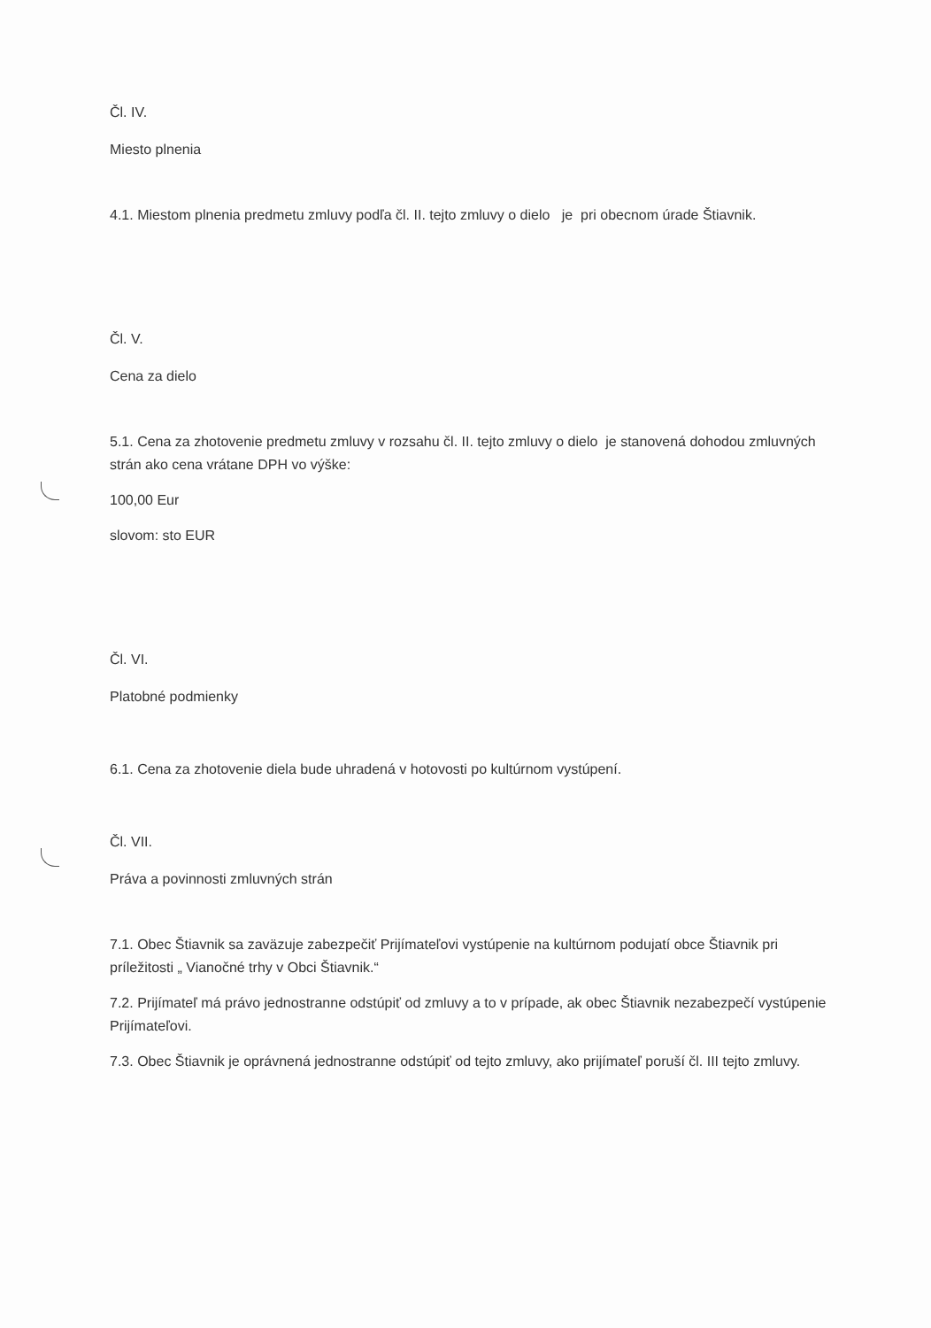Čl. IV.
Miesto plnenia
4.1. Miestom plnenia predmetu zmluvy podľa čl. II. tejto zmluvy o dielo je pri obecnom úrade Štiavnik.
Čl. V.
Cena za dielo
5.1. Cena za zhotovenie predmetu zmluvy v rozsahu čl. II. tejto zmluvy o dielo je stanovená dohodou zmluvných strán ako cena vrátane DPH vo výške:
100,00 Eur
slovom: sto EUR
Čl. VI.
Platobné podmienky
6.1. Cena za zhotovenie diela bude uhradená v hotovosti po kultúrnom vystúpení.
Čl. VII.
Práva a povinnosti zmluvných strán
7.1. Obec Štiavnik sa zaväzuje zabezpečiť Prijímateľovi vystúpenie na kultúrnom podujatí obce Štiavnik pri príležitosti „ Vianočné trhy v Obci Štiavnik.“
7.2. Prijímateľ má právo jednostranne odstúpiť od zmluvy a to v prípade, ak obec Štiavnik nezabezpečí vystúpenie Prijímateľovi.
7.3. Obec Štiavnik je oprávnená jednostranne odstúpiť od tejto zmluvy, ako prijímateľ poruší čl. III tejto zmluvy.